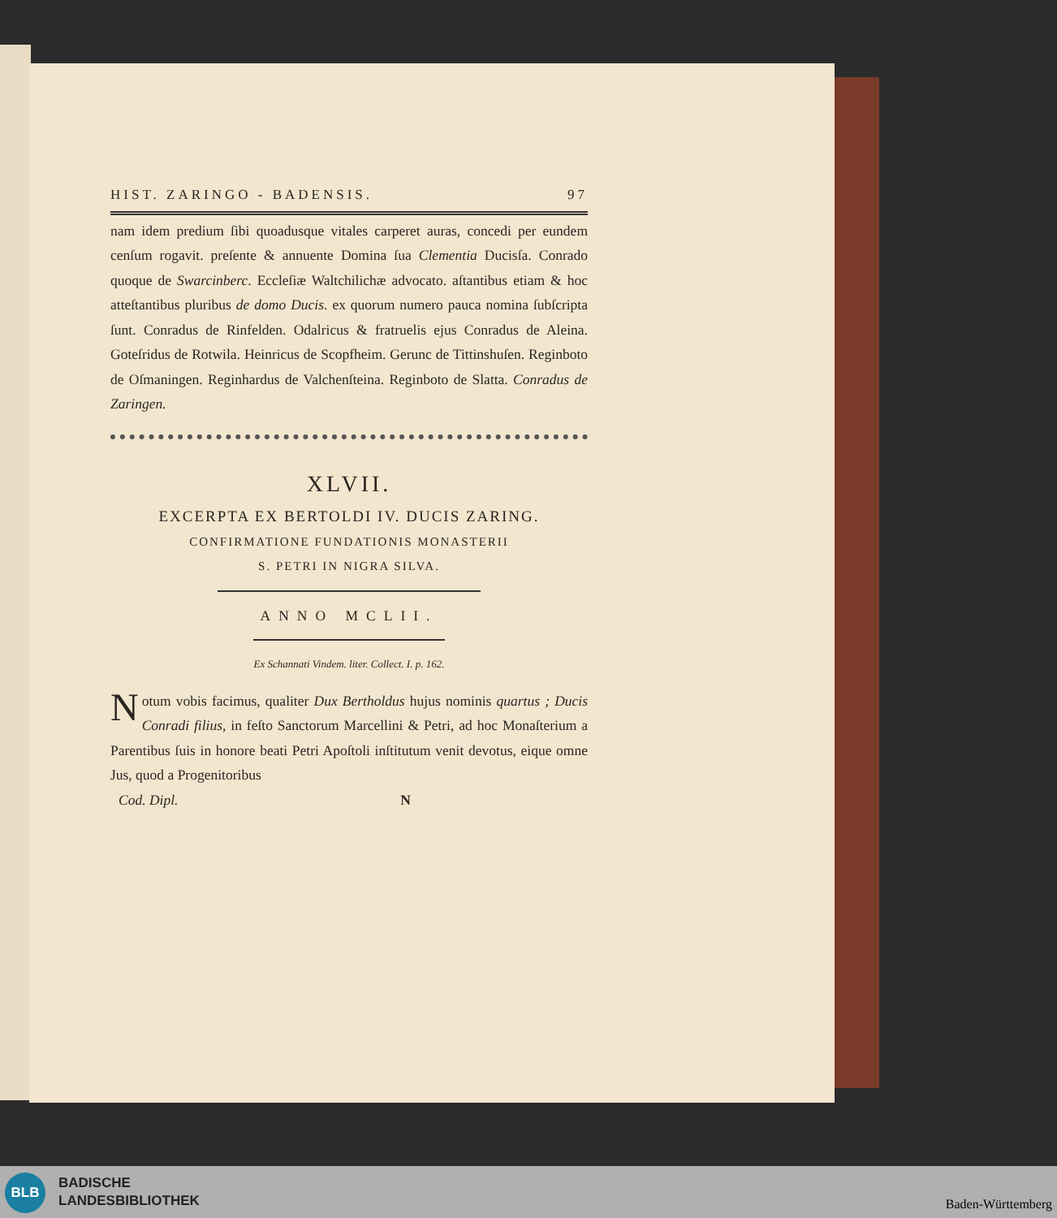HIST. ZARINGO - BADENSIS. 97
nam idem predium ſibi quoadusque vitales carperet auras, concedi per eundem cenſum rogavit. preſente & annuente Domina ſua Clementia Ducisſa. Conrado quoque de Swarcinberc. Eccleſiæ Waltchilichæ advocato. aſtantibus etiam & hoc atteſtantibus pluribus de domo Ducis. ex quorum numero pauca nomina ſubſcripta ſunt. Conradus de Rinfelden. Odalricus & fratruelis ejus Conradus de Aleina. Goteſridus de Rotwila. Heinricus de Scopfheim. Gerunc de Tittinshuſen. Reginboto de Oſmaningen. Reginhardus de Valchenſteina. Reginboto de Slatta. Conradus de Zaringen.
XLVII.
EXCERPTA EX BERTOLDI IV. DUCIS ZARING.
CONFIRMATIONE FUNDATIONIS MONASTERII
S. PETRI IN NIGRA SILVA.
ANNO MCLII.
Ex Schannati Vindem. liter. Collect. I. p. 162.
Notum vobis facimus, qualiter Dux Bertholdus hujus nominis quartus ; Ducis Conradi filius, in feſto Sanctorum Marcellini & Petri, ad hoc Monaſterium a Parentibus ſuis in honore beati Petri Apoſtoli inſtitutum venit devotus, eique omne Jus, quod a Progenitoribus
Cod. Dipl. N
BLB
BADISCHE
LANDESBIBLIOTHEK
Baden-Württemberg